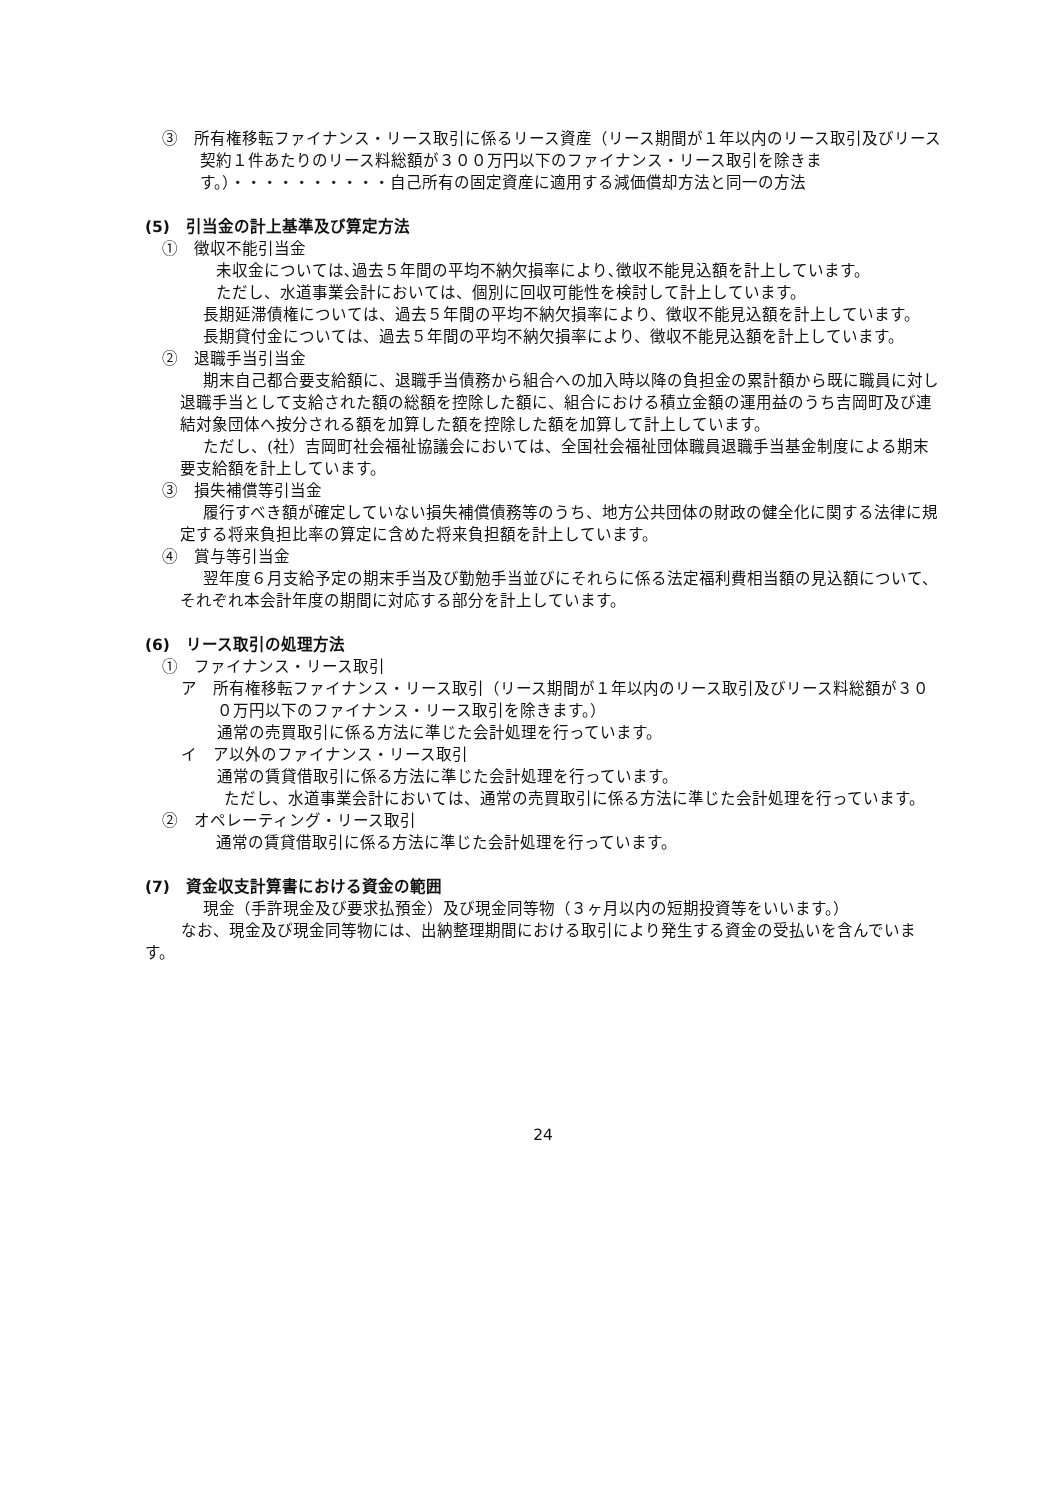③　所有権移転ファイナンス・リース取引に係るリース資産（リース期間が１年以内のリース取引及びリース契約１件あたりのリース料総額が３００万円以下のファイナンス・リース取引を除きます。）・・・・・・・・・・自己所有の固定資産に適用する減価償却方法と同一の方法
(5)　引当金の計上基準及び算定方法
①　徴収不能引当金
未収金については､過去５年間の平均不納欠損率により､徴収不能見込額を計上しています。
ただし、水道事業会計においては、個別に回収可能性を検討して計上しています。
長期延滞債権については、過去５年間の平均不納欠損率により、徴収不能見込額を計上しています。
長期貸付金については、過去５年間の平均不納欠損率により、徴収不能見込額を計上しています。
②　退職手当引当金
期末自己都合要支給額に、退職手当債務から組合への加入時以降の負担金の累計額から既に職員に対し退職手当として支給された額の総額を控除した額に、組合における積立金額の運用益のうち吉岡町及び連結対象団体へ按分される額を加算した額を控除した額を加算して計上しています。
ただし、(社）吉岡町社会福祉協議会においては、全国社会福祉団体職員退職手当基金制度による期末要支給額を計上しています。
③　損失補償等引当金
履行すべき額が確定していない損失補償債務等のうち、地方公共団体の財政の健全化に関する法律に規定する将来負担比率の算定に含めた将来負担額を計上しています。
④　賞与等引当金
翌年度６月支給予定の期末手当及び勤勉手当並びにそれらに係る法定福利費相当額の見込額について、それぞれ本会計年度の期間に対応する部分を計上しています。
(6)　リース取引の処理方法
①　ファイナンス・リース取引
ア　所有権移転ファイナンス・リース取引（リース期間が１年以内のリース取引及びリース料総額が３００万円以下のファイナンス・リース取引を除きます。）
通常の売買取引に係る方法に準じた会計処理を行っています。
イ　ア以外のファイナンス・リース取引
通常の賃貸借取引に係る方法に準じた会計処理を行っています。
ただし、水道事業会計においては、通常の売買取引に係る方法に準じた会計処理を行っています。
②　オペレーティング・リース取引
通常の賃貸借取引に係る方法に準じた会計処理を行っています。
(7)　資金収支計算書における資金の範囲
現金（手許現金及び要求払預金）及び現金同等物（３ヶ月以内の短期投資等をいいます。）
なお、現金及び現金同等物には、出納整理期間における取引により発生する資金の受払いを含んでいます。
24